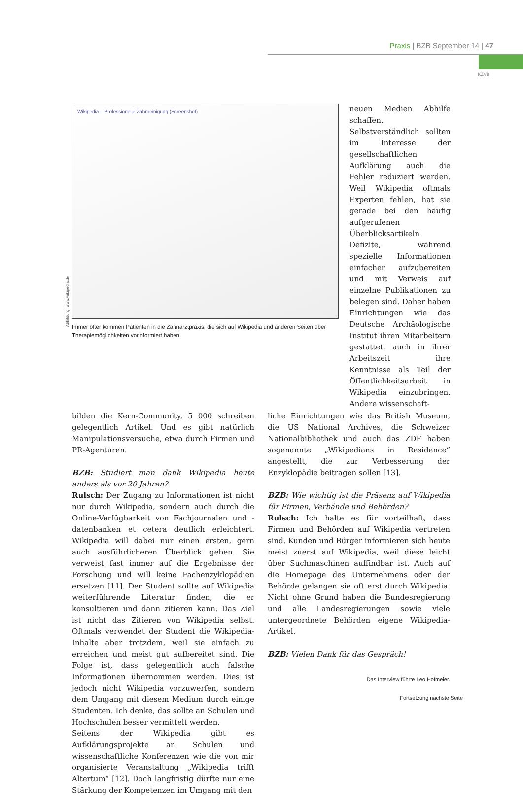Praxis | BZB September 14 | 47
KZVB
Abbildung: www.wikipedia.de
Wikipedia – Professionelle Zahnreinigung (Screenshot)
Immer öfter kommen Patienten in die Zahnarztpraxis, die sich auf Wikipedia und anderen Seiten über Therapiemöglichkeiten vorinformiert haben.
neuen Medien Abhilfe schaffen. Selbstverständlich sollten im Interesse der gesellschaftlichen Aufklärung auch die Fehler reduziert werden. Weil Wikipedia oftmals Experten fehlen, hat sie gerade bei den häufig aufgerufenen Überblicksartikeln Defizite, während spezielle Informationen einfacher aufzubereiten und mit Verweis auf einzelne Publikationen zu belegen sind. Daher haben Einrichtungen wie das Deutsche Archäologische Institut ihren Mitarbeitern gestattet, auch in ihrer Arbeitszeit ihre Kenntnisse als Teil der Öffentlichkeitsarbeit in Wikipedia einzubringen. Andere wissenschaft-
bilden die Kern-Community, 5 000 schreiben gelegentlich Artikel. Und es gibt natürlich Manipulationsversuche, etwa durch Firmen und PR-Agenturen.
BZB: Studiert man dank Wikipedia heute anders als vor 20 Jahren?
Rulsch: Der Zugang zu Informationen ist nicht nur durch Wikipedia, sondern auch durch die Online-Verfügbarkeit von Fachjournalen und -datenbanken et cetera deutlich erleichtert. Wikipedia will dabei nur einen ersten, gern auch ausführlicheren Überblick geben. Sie verweist fast immer auf die Ergebnisse der Forschung und will keine Fachenzyklopädien ersetzen [11]. Der Student sollte auf Wikipedia weiterführende Literatur finden, die er konsultieren und dann zitieren kann. Das Ziel ist nicht das Zitieren von Wikipedia selbst. Oftmals verwendet der Student die Wikipedia-Inhalte aber trotzdem, weil sie einfach zu erreichen und meist gut aufbereitet sind. Die Folge ist, dass gelegentlich auch falsche Informationen übernommen werden. Dies ist jedoch nicht Wikipedia vorzuwerfen, sondern dem Umgang mit diesem Medium durch einige Studenten. Ich denke, das sollte an Schulen und Hochschulen besser vermittelt werden.
Seitens der Wikipedia gibt es Aufklärungsprojekte an Schulen und wissenschaftliche Konferenzen wie die von mir organisierte Veranstaltung „Wikipedia trifft Altertum“ [12]. Doch langfristig dürfte nur eine Stärkung der Kompetenzen im Umgang mit den
liche Einrichtungen wie das British Museum, die US National Archives, die Schweizer Nationalbibliothek und auch das ZDF haben sogenannte „Wikipedians in Residence“ angestellt, die zur Verbesserung der Enzyklopädie beitragen sollen [13].
BZB: Wie wichtig ist die Präsenz auf Wikipedia für Firmen, Verbände und Behörden?
Rulsch: Ich halte es für vorteilhaft, dass Firmen und Behörden auf Wikipedia vertreten sind. Kunden und Bürger informieren sich heute meist zuerst auf Wikipedia, weil diese leicht über Suchmaschinen auffindbar ist. Auch auf die Homepage des Unternehmens oder der Behörde gelangen sie oft erst durch Wikipedia. Nicht ohne Grund haben die Bundesregierung und alle Landesregierungen sowie viele untergeordnete Behörden eigene Wikipedia-Artikel.
BZB: Vielen Dank für das Gespräch!
Das Interview führte Leo Hofmeier.
Fortsetzung nächste Seite